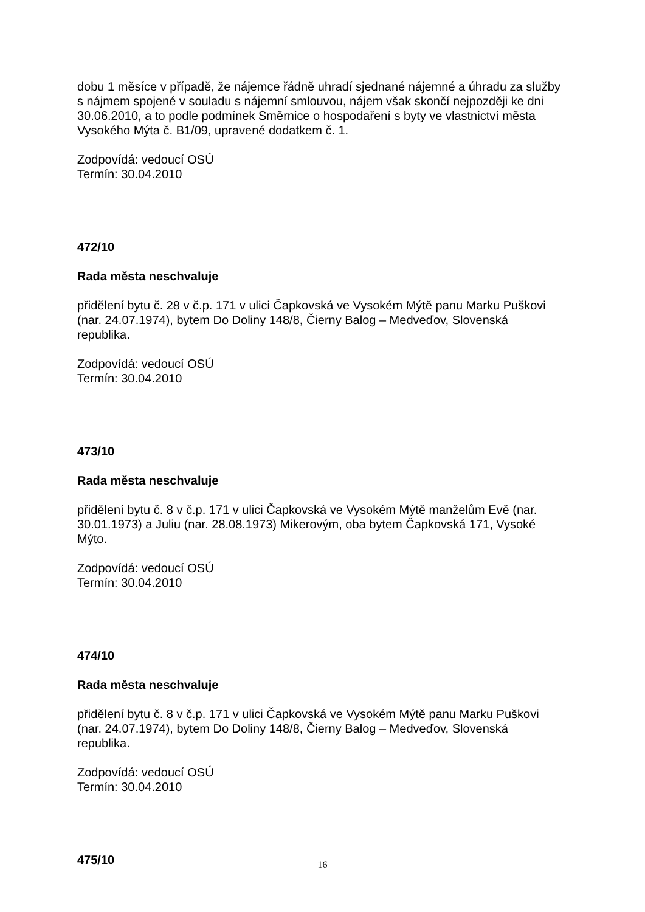dobu 1 měsíce v případě, že nájemce řádně uhradí sjednané nájemné a úhradu za služby s nájmem spojené v souladu s nájemní smlouvou, nájem však skončí nejpozději ke dni 30.06.2010, a to podle podmínek Směrnice o hospodaření s byty ve vlastnictví města Vysokého Mýta č. B1/09, upravené dodatkem č. 1.
Zodpovídá: vedoucí OSÚ
Termín: 30.04.2010
472/10
Rada města neschvaluje
přidělení bytu č. 28 v č.p. 171 v ulici Čapkovská ve Vysokém Mýtě panu Marku Puškovi (nar. 24.07.1974), bytem Do Doliny 148/8, Čierny Balog – Medveďov, Slovenská republika.
Zodpovídá: vedoucí OSÚ
Termín: 30.04.2010
473/10
Rada města neschvaluje
přidělení bytu č. 8 v č.p. 171 v ulici Čapkovská ve Vysokém Mýtě manželům Evě (nar. 30.01.1973) a Juliu (nar. 28.08.1973) Mikerovým, oba bytem Čapkovská 171, Vysoké Mýto.
Zodpovídá: vedoucí OSÚ
Termín: 30.04.2010
474/10
Rada města neschvaluje
přidělení bytu č. 8 v č.p. 171 v ulici Čapkovská ve Vysokém Mýtě panu Marku Puškovi (nar. 24.07.1974), bytem Do Doliny 148/8, Čierny Balog – Medveďov, Slovenská republika.
Zodpovídá: vedoucí OSÚ
Termín: 30.04.2010
475/10
16